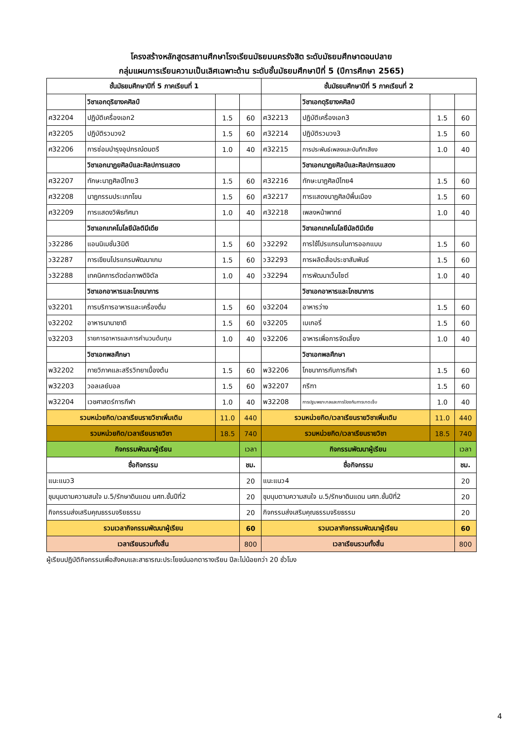โครงสร้างหลักสูตรสถานศึกษาโรงเรียนมัธยมนครรังสิต ระดับมัธยมศึกษาตอนปลาย
กลุ่มแผนการเรียนความเป็นเลิศเฉพาะด้าน ระดับชั้นมัธยมศึกษาปีที่ 5 (ปีการศึกษา 2565)
| ชั้นมัธยมศึกษาปีที่ 5 ภาคเรียนที่ 1 | | | | ชั้นมัธยมศึกษาปีที่ 5 ภาคเรียนที่ 2 | | | |
| --- | --- | --- | --- | --- | --- | --- | --- |
| | วิชาเอกดุริยางคศิลป์ | | | | วิชาเอกดุริยางคศิลป์ | | |
| ศ32204 | ปฏิบัติเครื่องเอก2 | 1.5 | 60 | ศ32213 | ปฏิบัติเครื่องเอก3 | 1.5 | 60 |
| ศ32205 | ปฏิบัติรวมวง2 | 1.5 | 60 | ศ32214 | ปฏิบัติรวมวง3 | 1.5 | 60 |
| ศ32206 | การซ่อมบำรุงอุปกรณ์ดนตรี | 1.0 | 40 | ศ32215 | การประพันธ์เพลงและบันทึกเสียง | 1.0 | 40 |
| | วิชาเอกนาฏยศิลป์และศิลปการแสดง | | | | วิชาเอกนาฏยศิลป์และศิลปการแสดง | | |
| ศ32207 | ทักษะนาฏศิลป์ไทย3 | 1.5 | 60 | ศ32216 | ทักษะนาฏศิลป์ไทย4 | 1.5 | 60 |
| ศ32208 | นาฏกรรมประเภทโขน | 1.5 | 60 | ศ32217 | การแสดงนาฏศิลป์พื้นเมือง | 1.5 | 60 |
| ศ32209 | การแสดงวิพิธทัศนา | 1.0 | 40 | ศ32218 | เพลงหน้าพาทย์ | 1.0 | 40 |
| | วิชาเอกเทคโนโลยีมัลติมีเดีย | | | | วิชาเอกเทคโนโลยีมัลติมีเดีย | | |
| ว32286 | แอนนิเมชั่น3มิติ | 1.5 | 60 | ว32292 | การใช้โปรแกรมในการออกแบบ | 1.5 | 60 |
| ว32287 | การเขียนโปรแกรมพัฒนาเกม | 1.5 | 60 | ว32293 | การผลิตสื่อประชาสัมพันธ์ | 1.5 | 60 |
| ว32288 | เทคนิคการตัดต่อภาพดิจิตัล | 1.0 | 40 | ว32294 | การพัฒนาเว็บไซต์ | 1.0 | 40 |
| | วิชาเอกอาหารและโภชนาการ | | | | วิชาเอกอาหารและโภชนาการ | | |
| ง32201 | การบริการอาหารและเครื่องดื่ม | 1.5 | 60 | ง32204 | อาหารว่าง | 1.5 | 60 |
| ง32202 | อาหารนานาชาติ | 1.5 | 60 | ง32205 | เบเกอรี่ | 1.5 | 60 |
| ง32203 | รายการอาหารและการคำนวนต้นทุน | 1.0 | 40 | ง32206 | อาหารเพื่อการจัดเลี้ยง | 1.0 | 40 |
| | วิชาเอกพลศึกษา | | | | วิชาเอกพลศึกษา | | |
| พ32202 | กายวิภาคและสรีรวิทยาเบื้องต้น | 1.5 | 60 | พ32206 | โภชนาการกับการกีฬา | 1.5 | 60 |
| พ32203 | วอลเลย์บอล | 1.5 | 60 | พ32207 | กรีฑา | 1.5 | 60 |
| พ32204 | เวชศาสตร์การกีฬา | 1.0 | 40 | พ32208 | การปฐมพยาบาลและการป้องกันการบาดเจ็บ | 1.0 | 40 |
| รวมหน่วยกิต/เวลาเรียนรายวิชาเพิ่มเติม | | 11.0 | 440 | รวมหน่วยกิต/เวลาเรียนรายวิชาเพิ่มเติม | | 11.0 | 440 |
| รวมหน่วยกิต/เวลาเรียนรายวิชา | | 18.5 | 740 | รวมหน่วยกิต/เวลาเรียนรายวิชา | | 18.5 | 740 |
| กิจกรรมพัฒนาผู้เรียน | | | เวลา | กิจกรรมพัฒนาผู้เรียน | | | เวลา |
| ชื่อกิจกรรม | | | ชม. | ชื่อกิจกรรม | | | ชม. |
| แนะแนว3 | | | 20 | แนะแนว4 | | | 20 |
| ชุมนุมตามความสนใจ ม.5/รักษาดินแดน นศท.ชั้นปีที่2 | | | 20 | ชุมนุมตามความสนใจ ม.5/รักษาดินแดน นศท.ชั้นปีที่2 | | | 20 |
| กิจกรรมส่งเสริมคุณธรรมจริยธรรม | | | 20 | กิจกรรมส่งเสริมคุณธรรมจริยธรรม | | | 20 |
| รวมเวลากิจกรรมพัฒนาผู้เรียน | | | 60 | รวมเวลากิจกรรมพัฒนาผู้เรียน | | | 60 |
| เวลาเรียนรวมทั้งสิ้น | | | 800 | เวลาเรียนรวมทั้งสิ้น | | | 800 |
ผู้เรียนปฏิบัติกิจกรรมเพื่อสังคมและสาธารณะประโยชน์นอกตารางเรียน ปีละไม่น้อยกว่า 20 ชั่วโมง
4